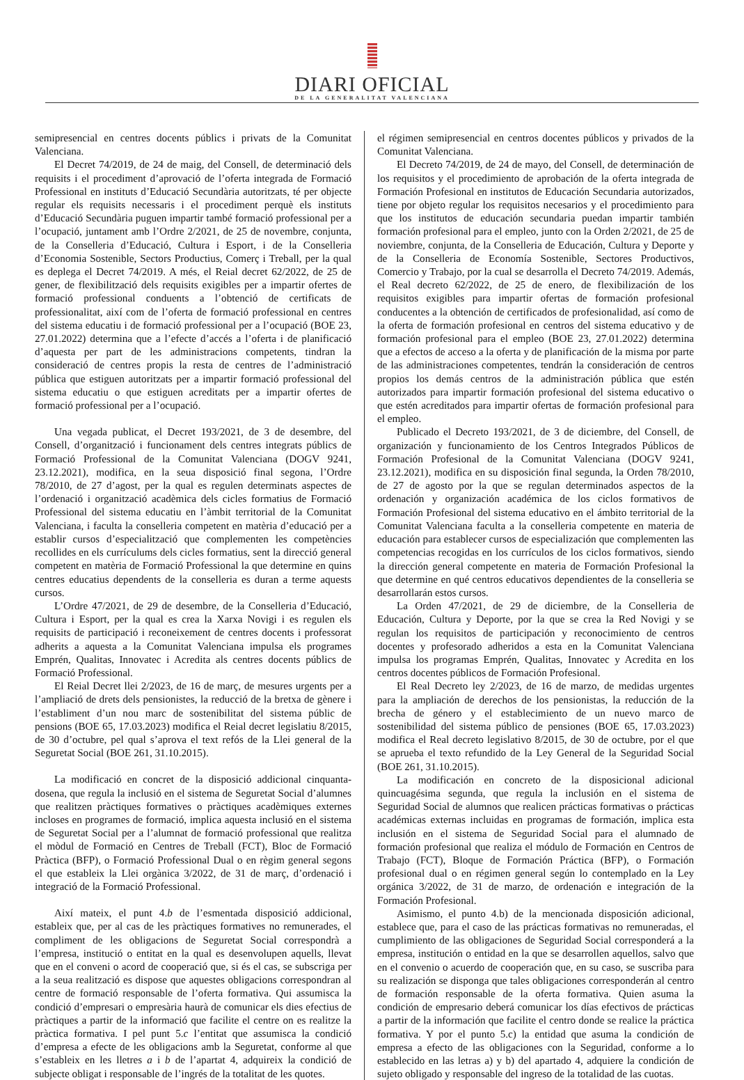DIARI OFICIAL
DE LA GENERALITAT VALENCIANA
semipresencial en centres docents públics i privats de la Comunitat Valenciana.
El Decret 74/2019, de 24 de maig, del Consell, de determinació dels requisits i el procediment d’aprovació de l’oferta integrada de Formació Professional en instituts d’Educació Secundària autoritzats, té per objecte regular els requisits necessaris i el procediment perquè els instituts d’Educació Secundària puguen impartir també formació professional per a l’ocupació, juntament amb l’Ordre 2/2021, de 25 de novembre, conjunta, de la Conselleria d’Educació, Cultura i Esport, i de la Conselleria d’Economia Sostenible, Sectors Productius, Comerç i Treball, per la qual es deplega el Decret 74/2019. A més, el Reial decret 62/2022, de 25 de gener, de flexibilització dels requisits exigibles per a impartir ofertes de formació professional conduents a l’obtenció de certificats de professionalitat, així com de l’oferta de formació professional en centres del sistema educatiu i de formació professional per a l’ocupació (BOE 23, 27.01.2022) determina que a l’efecte d’accés a l’oferta i de planificació d’aquesta per part de les administracions competents, tindran la consideració de centres propis la resta de centres de l’administració pública que estiguen autoritzats per a impartir formació professional del sistema educatiu o que estiguen acreditats per a impartir ofertes de formació professional per a l’ocupació.
Una vegada publicat, el Decret 193/2021, de 3 de desembre, del Consell, d’organització i funcionament dels centres integrats públics de Formació Professional de la Comunitat Valenciana (DOGV 9241, 23.12.2021), modifica, en la seua disposició final segona, l’Ordre 78/2010, de 27 d’agost, per la qual es regulen determinats aspectes de l’ordenació i organització acadèmica dels cicles formatius de Formació Professional del sistema educatiu en l’àmbit territorial de la Comunitat Valenciana, i faculta la conselleria competent en matèria d’educació per a establir cursos d’especialització que complementen les competències recollides en els currículums dels cicles formatius, sent la direcció general competent en matèria de Formació Professional la que determine en quins centres educatius dependents de la conselleria es duran a terme aquests cursos.
L’Ordre 47/2021, de 29 de desembre, de la Conselleria d’Educació, Cultura i Esport, per la qual es crea la Xarxa Novigi i es regulen els requisits de participació i reconeixement de centres docents i professorat adherits a aquesta a la Comunitat Valenciana impulsa els programes Emprén, Qualitas, Innovatec i Acredita als centres docents públics de Formació Professional.
El Reial Decret llei 2/2023, de 16 de març, de mesures urgents per a l’ampliació de drets dels pensionistes, la reducció de la bretxa de gènere i l’establiment d’un nou marc de sostenibilitat del sistema públic de pensions (BOE 65, 17.03.2023) modifica el Reial decret legislatiu 8/2015, de 30 d’octubre, pel qual s’aprova el text refós de la Llei general de la Seguretat Social (BOE 261, 31.10.2015).
La modificació en concret de la disposició addicional cinquanta-dosena, que regula la inclusió en el sistema de Seguretat Social d’alumnes que realitzen pràctiques formatives o pràctiques acadèmiques externes incloses en programes de formació, implica aquesta inclusió en el sistema de Seguretat Social per a l’alumnat de formació professional que realitza el mòdul de Formació en Centres de Treball (FCT), Bloc de Formació Pràctica (BFP), o Formació Professional Dual o en règim general segons el que estableix la Llei orgànica 3/2022, de 31 de març, d’ordenació i integració de la Formació Professional.
Així mateix, el punt 4.b de l’esmentada disposició addicional, estableix que, per al cas de les pràctiques formatives no remunerades, el compliment de les obligacions de Seguretat Social correspondrà a l’empresa, institució o entitat en la qual es desenvolupen aquells, llevat que en el conveni o acord de cooperació que, si és el cas, se subscriga per a la seua realització es dispose que aquestes obligacions correspondran al centre de formació responsable de l’oferta formativa. Qui assumisca la condició d’empresari o empresària haurà de comunicar els dies efectius de pràctiques a partir de la informació que facilite el centre on es realitze la pràctica formativa. I pel punt 5.c l’entitat que assumisca la condició d’empresa a efecte de les obligacions amb la Seguretat, conforme al que s’estableix en les lletres a i b de l’apartat 4, adquireix la condició de subjecte obligat i responsable de l’ingrés de la totalitat de les quotes.
el régimen semipresencial en centros docentes públicos y privados de la Comunitat Valenciana.
El Decreto 74/2019, de 24 de mayo, del Consell, de determinación de los requisitos y el procedimiento de aprobación de la oferta integrada de Formación Profesional en institutos de Educación Secundaria autorizados, tiene por objeto regular los requisitos necesarios y el procedimiento para que los institutos de educación secundaria puedan impartir también formación profesional para el empleo, junto con la Orden 2/2021, de 25 de noviembre, conjunta, de la Conselleria de Educación, Cultura y Deporte y de la Conselleria de Economía Sostenible, Sectores Productivos, Comercio y Trabajo, por la cual se desarrolla el Decreto 74/2019. Además, el Real decreto 62/2022, de 25 de enero, de flexibilización de los requisitos exigibles para impartir ofertas de formación profesional conducentes a la obtención de certificados de profesionalidad, así como de la oferta de formación profesional en centros del sistema educativo y de formación profesional para el empleo (BOE 23, 27.01.2022) determina que a efectos de acceso a la oferta y de planificación de la misma por parte de las administraciones competentes, tendrán la consideración de centros propios los demás centros de la administración pública que estén autorizados para impartir formación profesional del sistema educativo o que estén acreditados para impartir ofertas de formación profesional para el empleo.
Publicado el Decreto 193/2021, de 3 de diciembre, del Consell, de organización y funcionamiento de los Centros Integrados Públicos de Formación Profesional de la Comunitat Valenciana (DOGV 9241, 23.12.2021), modifica en su disposición final segunda, la Orden 78/2010, de 27 de agosto por la que se regulan determinados aspectos de la ordenación y organización académica de los ciclos formativos de Formación Profesional del sistema educativo en el ámbito territorial de la Comunitat Valenciana faculta a la conselleria competente en materia de educación para establecer cursos de especialización que complementen las competencias recogidas en los currículos de los ciclos formativos, siendo la dirección general competente en materia de Formación Profesional la que determine en qué centros educativos dependientes de la conselleria se desarrollarán estos cursos.
La Orden 47/2021, de 29 de diciembre, de la Conselleria de Educación, Cultura y Deporte, por la que se crea la Red Novigi y se regulan los requisitos de participación y reconocimiento de centros docentes y profesorado adheridos a esta en la Comunitat Valenciana impulsa los programas Emprén, Qualitas, Innovatec y Acredita en los centros docentes públicos de Formación Profesional.
El Real Decreto ley 2/2023, de 16 de marzo, de medidas urgentes para la ampliación de derechos de los pensionistas, la reducción de la brecha de género y el establecimiento de un nuevo marco de sostenibilidad del sistema público de pensiones (BOE 65, 17.03.2023) modifica el Real decreto legislativo 8/2015, de 30 de octubre, por el que se aprueba el texto refundido de la Ley General de la Seguridad Social (BOE 261, 31.10.2015).
La modificación en concreto de la disposicional adicional quincuagésima segunda, que regula la inclusión en el sistema de Seguridad Social de alumnos que realicen prácticas formativas o prácticas académicas externas incluidas en programas de formación, implica esta inclusión en el sistema de Seguridad Social para el alumnado de formación profesional que realiza el módulo de Formación en Centros de Trabajo (FCT), Bloque de Formación Práctica (BFP), o Formación profesional dual o en régimen general según lo contemplado en la Ley orgánica 3/2022, de 31 de marzo, de ordenación e integración de la Formación Profesional.
Asimismo, el punto 4.b) de la mencionada disposición adicional, establece que, para el caso de las prácticas formativas no remuneradas, el cumplimiento de las obligaciones de Seguridad Social corresponderá a la empresa, institución o entidad en la que se desarrollen aquellos, salvo que en el convenio o acuerdo de cooperación que, en su caso, se suscriba para su realización se disponga que tales obligaciones corresponderán al centro de formación responsable de la oferta formativa. Quien asuma la condición de empresario deberá comunicar los días efectivos de prácticas a partir de la información que facilite el centro donde se realice la práctica formativa. Y por el punto 5.c) la entidad que asuma la condición de empresa a efecto de las obligaciones con la Seguridad, conforme a lo establecido en las letras a) y b) del apartado 4, adquiere la condición de sujeto obligado y responsable del ingreso de la totalidad de las cuotas.